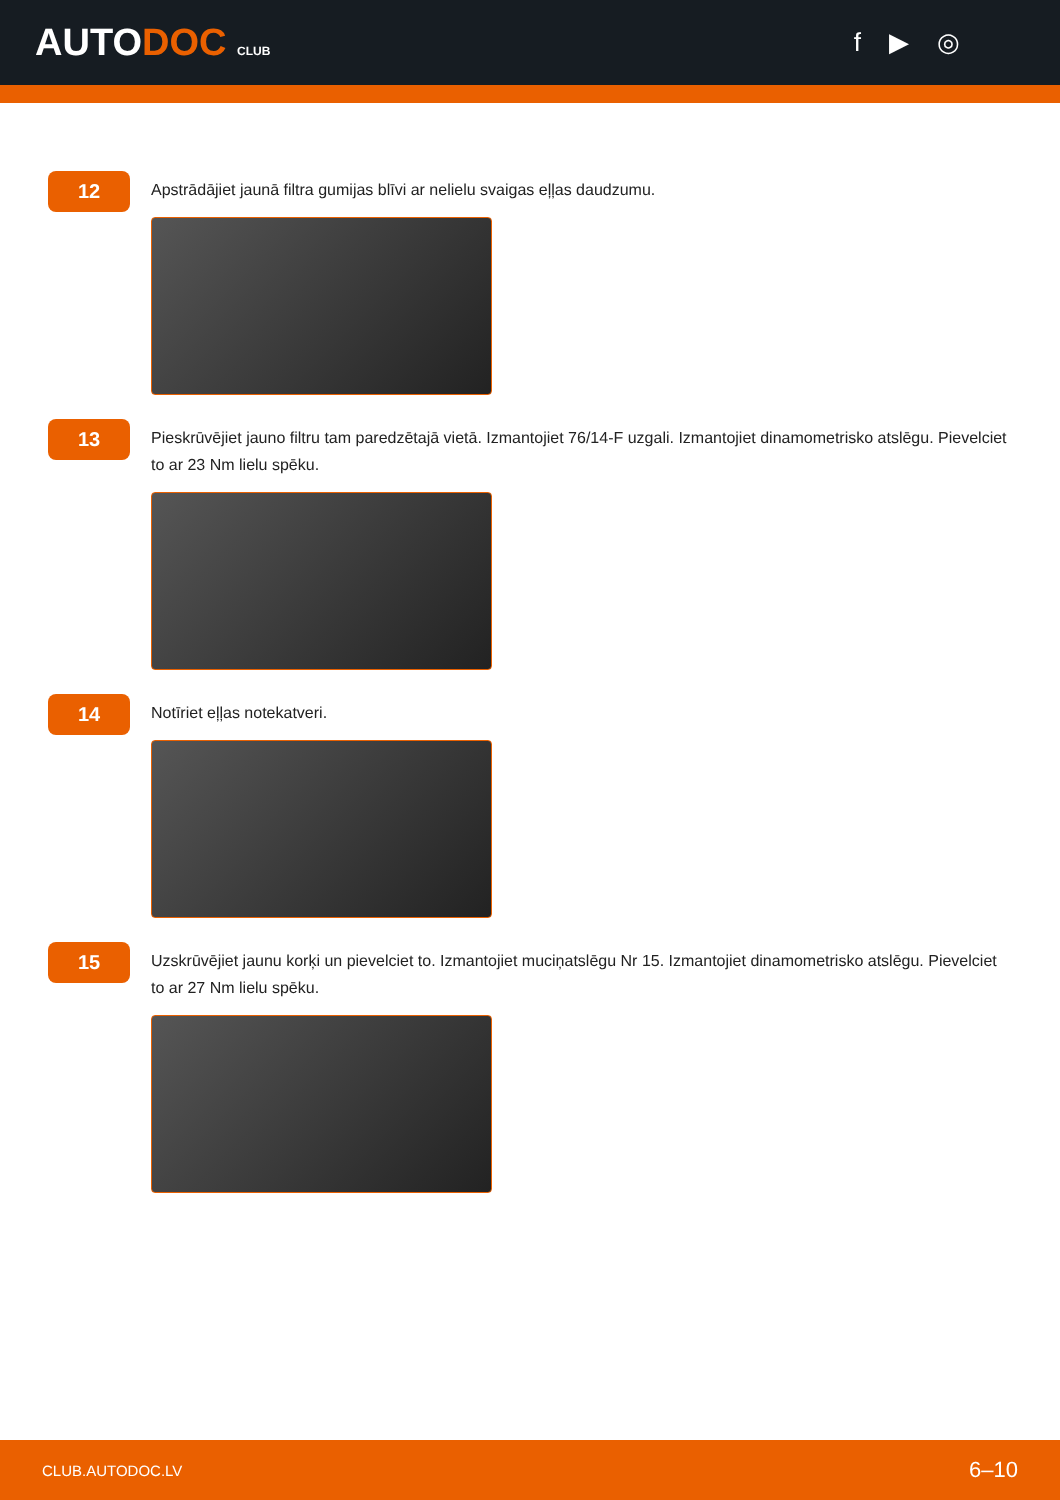AUTODOC CLUB
f ▶ ◎
12
Apstrādājiet jaunā filtra gumijas blīvi ar nelielu svaigas eļļas daudzumu.
13
Pieskrūvējiet jauno filtru tam paredzētajā vietā. Izmantojiet 76/14-F uzgali. Izmantojiet dinamometrisko atslēgu. Pievelciet to ar 23 Nm lielu spēku.
14
Notīriet eļļas notekatveri.
15
Uzskrūvējiet jaunu korķi un pievelciet to. Izmantojiet muciņatslēgu Nr 15. Izmantojiet dinamometrisko atslēgu. Pievelciet to ar 27 Nm lielu spēku.
CLUB.AUTODOC.LV 6–10